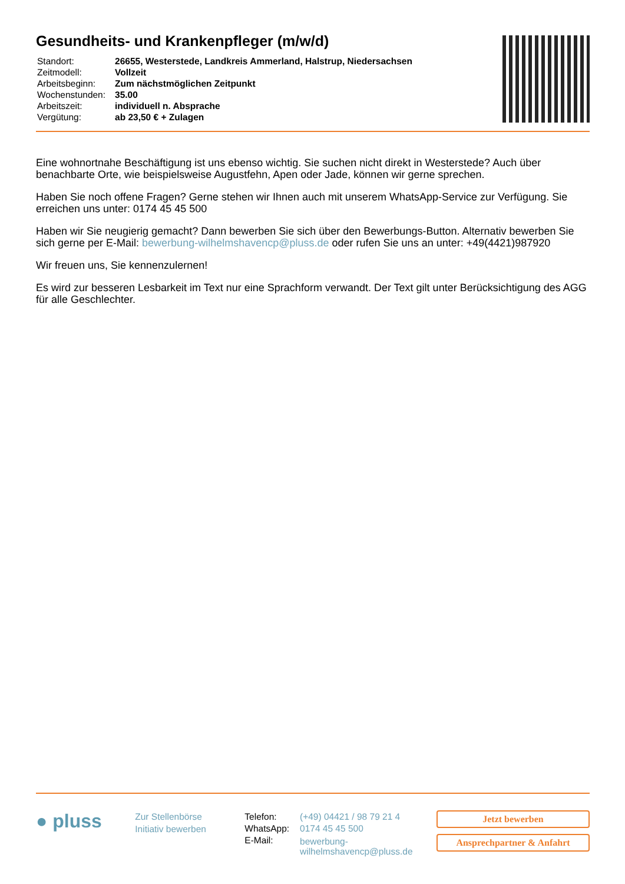Gesundheits- und Krankenpfleger (m/w/d)
| Standort: | 26655, Westerstede, Landkreis Ammerland, Halstrup, Niedersachsen |
| Zeitmodell: | Vollzeit |
| Arbeitsbeginn: | Zum nächstmöglichen Zeitpunkt |
| Wochenstunden: | 35.00 |
| Arbeitszeit: | individuell n. Absprache |
| Vergütung: | ab 23,50 € + Zulagen |
Eine wohnortnahe Beschäftigung ist uns ebenso wichtig. Sie suchen nicht direkt in Westerstede? Auch über benachbarte Orte, wie beispielsweise Augustfehn, Apen oder Jade, können wir gerne sprechen.
Haben Sie noch offene Fragen? Gerne stehen wir Ihnen auch mit unserem WhatsApp-Service zur Verfügung. Sie erreichen uns unter: 0174 45 45 500
Haben wir Sie neugierig gemacht? Dann bewerben Sie sich über den Bewerbungs-Button. Alternativ bewerben Sie sich gerne per E-Mail: bewerbung-wilhelmshavencp@pluss.de oder rufen Sie uns an unter: +49(4421)987920
Wir freuen uns, Sie kennenzulernen!
Es wird zur besseren Lesbarkeit im Text nur eine Sprachform verwandt. Der Text gilt unter Berücksichtigung des AGG für alle Geschlechter.
● pluss
Zur Stellenbörse
Initiativ bewerben
| Telefon: | (+49) 04421 / 98 79 21 4 |
| WhatsApp: | 0174 45 45 500 |
| E-Mail: | bewerbung- wilhelmshavencp@pluss.de |
Jetzt bewerben
Ansprechpartner & Anfahrt